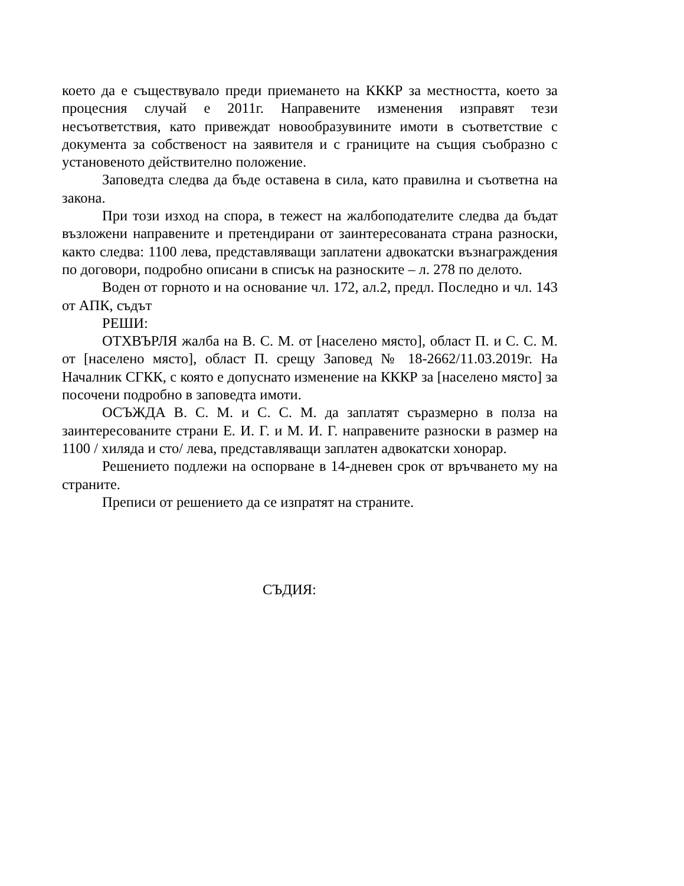което да е съществувало преди приемането на КККР за местността, което за процесния случай е 2011г. Направените изменения изправят тези несъответствия, като привеждат новообразувините имоти в съответствие с документа за собственост на заявителя и с границите на същия съобразно с установеното действително положение.
Заповедта следва да бъде оставена в сила, като правилна и съответна на закона.
При този изход на спора, в тежест на жалбоподателите следва да бъдат възложени направените и претендирани от заинтересованата страна разноски, както следва: 1100 лева, представляващи заплатени адвокатски възнаграждения по договори, подробно описани в списък на разноските – л. 278 по делото.
Воден от горното и на основание чл. 172, ал.2, предл. Последно и чл. 143 от АПК, съдът
РЕШИ:
ОТХВЪРЛЯ жалба на В. С. М. от [населено място], област П. и С. С. М. от [населено място], област П. срещу Заповед № 18-2662/11.03.2019г. На Началник СГКК, с която е допуснато изменение на КККР за [населено място] за посочени подробно в заповедта имоти.
ОСЪЖДА В. С. М. и С. С. М. да заплатят съразмерно в полза на заинтересованите страни Е. И. Г. и М. И. Г. направените разноски в размер на 1100 / хиляда и сто/ лева, представляващи заплатен адвокатски хонорар.
Решението подлежи на оспорване в 14-дневен срок от връчването му на страните.
Преписи от решението да се изпратят на страните.
СЪДИЯ: